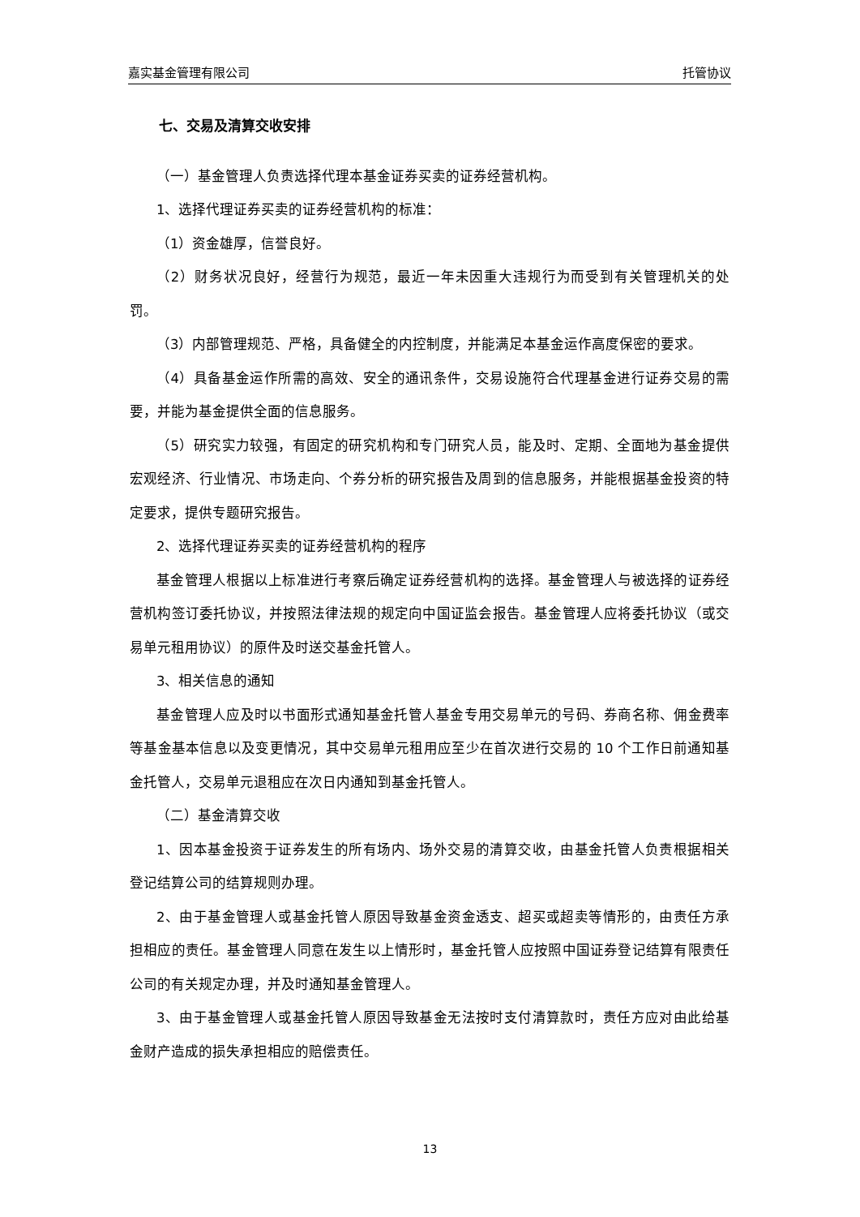嘉实基金管理有限公司 托管协议
七、交易及清算交收安排
（一）基金管理人负责选择代理本基金证券买卖的证券经营机构。
1、选择代理证券买卖的证券经营机构的标准：
（1）资金雄厚，信誉良好。
（2）财务状况良好，经营行为规范，最近一年未因重大违规行为而受到有关管理机关的处罚。
（3）内部管理规范、严格，具备健全的内控制度，并能满足本基金运作高度保密的要求。
（4）具备基金运作所需的高效、安全的通讯条件，交易设施符合代理基金进行证券交易的需要，并能为基金提供全面的信息服务。
（5）研究实力较强，有固定的研究机构和专门研究人员，能及时、定期、全面地为基金提供宏观经济、行业情况、市场走向、个券分析的研究报告及周到的信息服务，并能根据基金投资的特定要求，提供专题研究报告。
2、选择代理证券买卖的证券经营机构的程序
基金管理人根据以上标准进行考察后确定证券经营机构的选择。基金管理人与被选择的证券经营机构签订委托协议，并按照法律法规的规定向中国证监会报告。基金管理人应将委托协议（或交易单元租用协议）的原件及时送交基金托管人。
3、相关信息的通知
基金管理人应及时以书面形式通知基金托管人基金专用交易单元的号码、券商名称、佣金费率等基金基本信息以及变更情况，其中交易单元租用应至少在首次进行交易的 10 个工作日前通知基金托管人，交易单元退租应在次日内通知到基金托管人。
（二）基金清算交收
1、因本基金投资于证券发生的所有场内、场外交易的清算交收，由基金托管人负责根据相关登记结算公司的结算规则办理。
2、由于基金管理人或基金托管人原因导致基金资金透支、超买或超卖等情形的，由责任方承担相应的责任。基金管理人同意在发生以上情形时，基金托管人应按照中国证券登记结算有限责任公司的有关规定办理，并及时通知基金管理人。
3、由于基金管理人或基金托管人原因导致基金无法按时支付清算款时，责任方应对由此给基金财产造成的损失承担相应的赔偿责任。
13